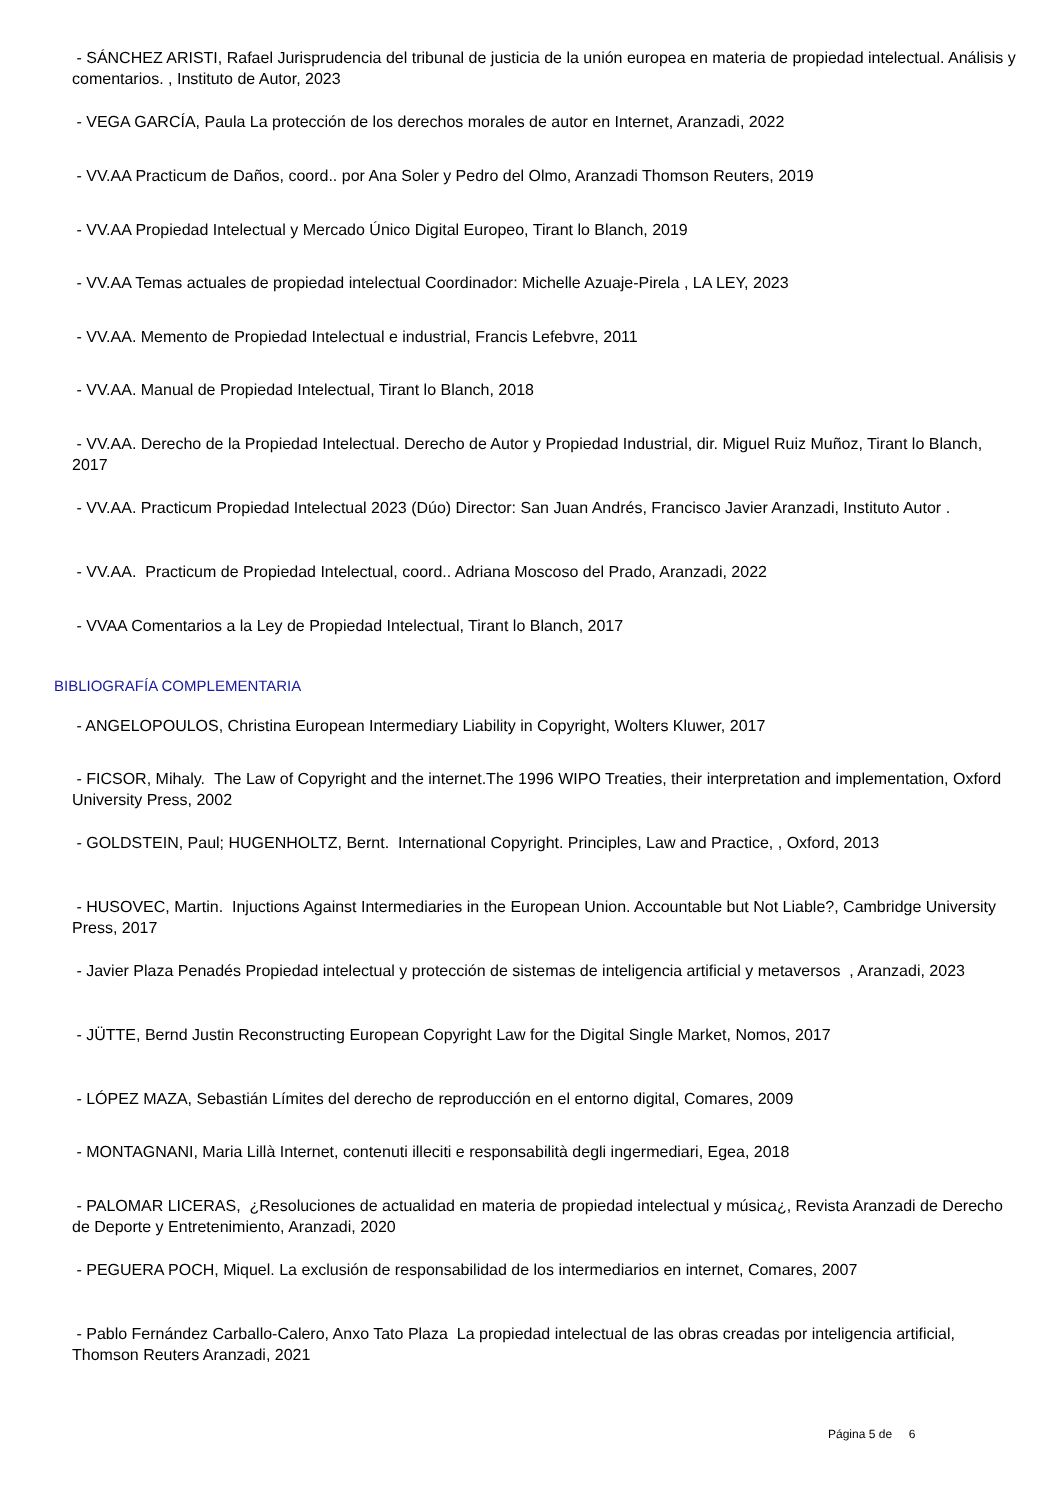- SÁNCHEZ ARISTI, Rafael Jurisprudencia del tribunal de justicia de la unión europea en materia de propiedad intelectual. Análisis y comentarios. , Instituto de Autor, 2023
- VEGA GARCÍA, Paula La protección de los derechos morales de autor en Internet, Aranzadi, 2022
- VV.AA Practicum de Daños, coord.. por Ana Soler y Pedro del Olmo, Aranzadi Thomson Reuters, 2019
- VV.AA Propiedad Intelectual y Mercado Único Digital Europeo, Tirant lo Blanch, 2019
- VV.AA Temas actuales de propiedad intelectual Coordinador: Michelle Azuaje-Pirela , LA LEY, 2023
- VV.AA. Memento de Propiedad Intelectual e industrial, Francis Lefebvre, 2011
- VV.AA. Manual de Propiedad Intelectual, Tirant lo Blanch, 2018
- VV.AA. Derecho de la Propiedad Intelectual. Derecho de Autor y Propiedad Industrial, dir. Miguel Ruiz Muñoz, Tirant lo Blanch, 2017
- VV.AA. Practicum Propiedad Intelectual 2023 (Dúo) Director: San Juan Andrés, Francisco Javier Aranzadi, Instituto Autor .
- VV.AA. Practicum de Propiedad Intelectual, coord.. Adriana Moscoso del Prado, Aranzadi, 2022
- VVAA Comentarios a la Ley de Propiedad Intelectual, Tirant lo Blanch, 2017
BIBLIOGRAFÍA COMPLEMENTARIA
- ANGELOPOULOS, Christina European Intermediary Liability in Copyright, Wolters Kluwer, 2017
- FICSOR, Mihaly. The Law of Copyright and the internet.The 1996 WIPO Treaties, their interpretation and implementation, Oxford University Press, 2002
- GOLDSTEIN, Paul; HUGENHOLTZ, Bernt. International Copyright. Principles, Law and Practice, , Oxford, 2013
- HUSOVEC, Martin. Injuctions Against Intermediaries in the European Union. Accountable but Not Liable?, Cambridge University Press, 2017
- Javier Plaza Penadés Propiedad intelectual y protección de sistemas de inteligencia artificial y metaversos , Aranzadi, 2023
- JÜTTE, Bernd Justin Reconstructing European Copyright Law for the Digital Single Market, Nomos, 2017
- LÓPEZ MAZA, Sebastián Límites del derecho de reproducción en el entorno digital, Comares, 2009
- MONTAGNANI, Maria Lillà Internet, contenuti illeciti e responsabilità degli ingermediari, Egea, 2018
- PALOMAR LICERAS, ¿Resoluciones de actualidad en materia de propiedad intelectual y música¿, Revista Aranzadi de Derecho de Deporte y Entretenimiento, Aranzadi, 2020
- PEGUERA POCH, Miquel. La exclusión de responsabilidad de los intermediarios en internet, Comares, 2007
- Pablo Fernández Carballo-Calero, Anxo Tato Plaza La propiedad intelectual de las obras creadas por inteligencia artificial, Thomson Reuters Aranzadi, 2021
Página 5 de 6